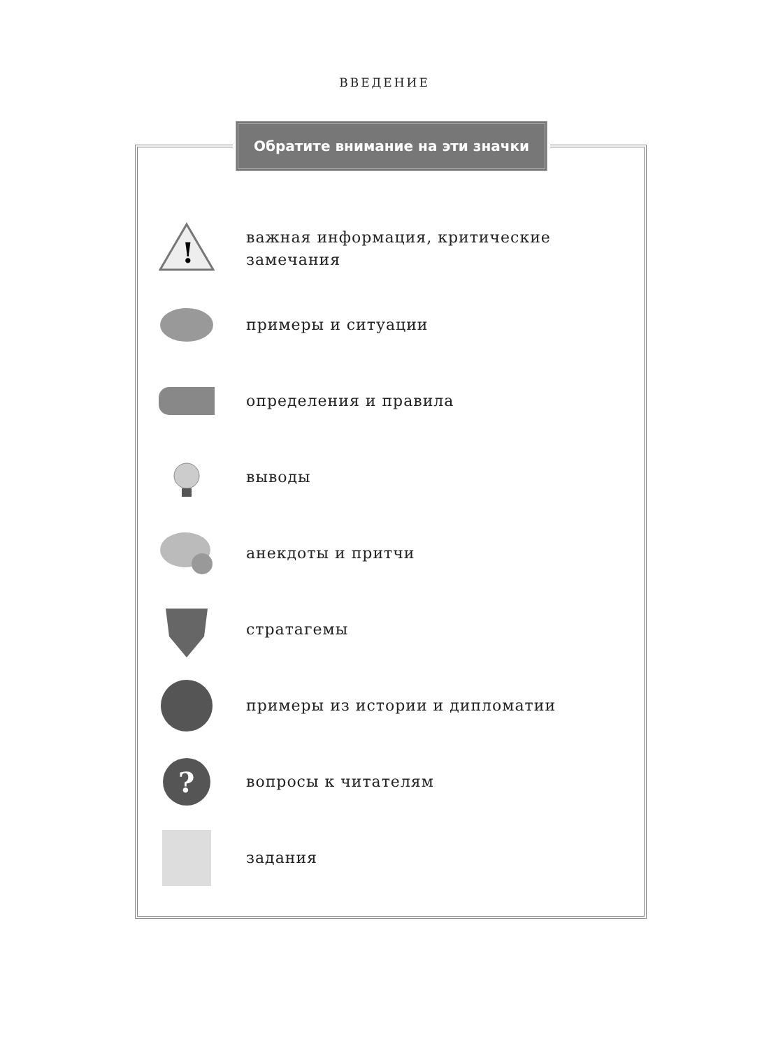ВВЕДЕНИЕ
Обратите внимание на эти значки
!
важная информация, критические замечания
примеры и ситуации
определения и правила
выводы
анекдоты и притчи
стратагемы
примеры из истории и дипломатии
?
вопросы к читателям
задания